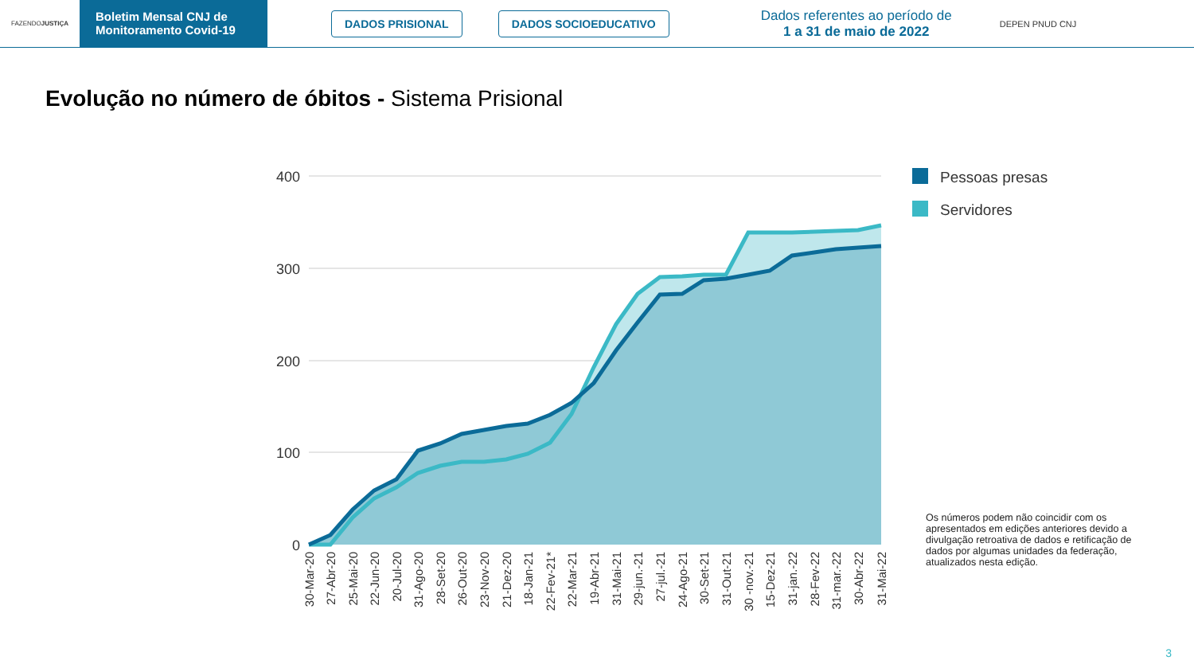FAZENDOJUSTIÇA
Boletim Mensal CNJ de Monitoramento Covid-19
DADOS PRISIONAL DADOS SOCIOEDUCATIVO
Dados referentes ao período de
1 a 31 de maio de 2022
DEPEN PNUD CNJ
Evolução no número de óbitos - Sistema Prisional
400
300
200
100
0
Pessoas presas
Servidores
30-Mar-20
27-Abr-20
25-Mai-20
22-Jun-20
20-Jul-20
31-Ago-20
28-Set-20
26-Out-20
23-Nov-20
21-Dez-20
18-Jan-21
22-Fev-21*
22-Mar-21
19-Abr-21
31-Mai-21
29-jun.-21
27-jul.-21
24-Ago-21
30-Set-21
31-Out-21
30 -nov.-21
15-Dez-21
31-jan.-22
28-Fev-22
31-mar.-22
30-Abr-22
31-Mai-22
Os números podem não coincidir com os apresentados em edições anteriores devido a divulgação retroativa de dados e retificação de dados por algumas unidades da federação, atualizados nesta edição.
3